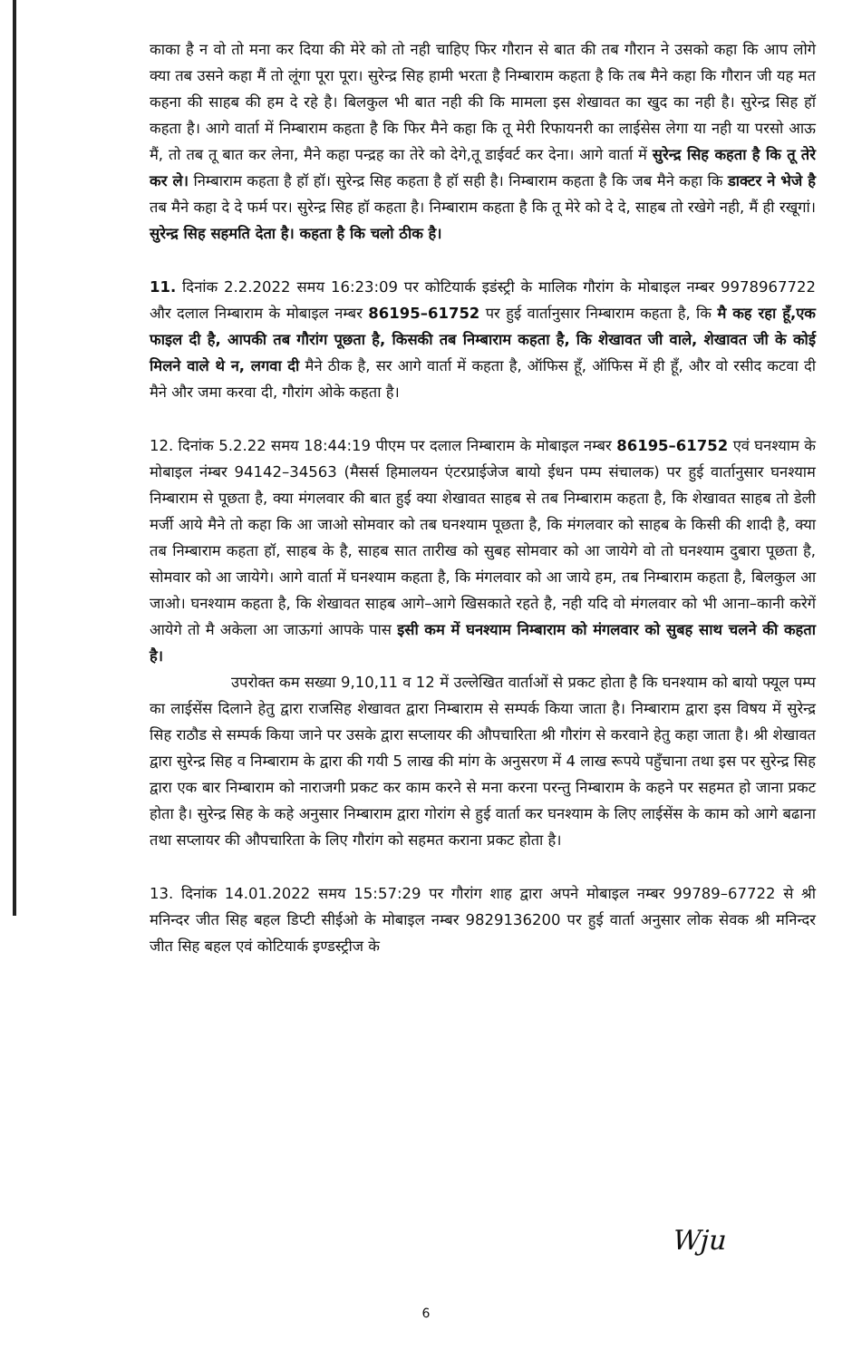काका है न वो तो मना कर दिया की मेरे को तो नही चाहिए फिर गौरान से बात की तब गौरान ने उसको कहा कि आप लोगे क्या तब उसने कहा मैं तो लूंगा पूरा पूरा। सुरेन्द्र सिह हामी भरता है निम्बाराम कहता है कि तब मैने कहा कि गौरान जी यह मत कहना की साहब की हम दे रहे है। बिलकुल भी बात नही की कि मामला इस शेखावत का खुद का नही है। सुरेन्द्र सिह हॉ कहता है। आगे वार्ता में निम्बाराम कहता है कि फिर मैने कहा कि तू मेरी रिफायनरी का लाईसेस लेगा या नही या परसो आऊ मैं, तो तब तू बात कर लेना, मैने कहा पन्द्रह का तेरे को देगे,तू डाईवर्ट कर देना। आगे वार्ता में सुरेन्द्र सिह कहता है कि तू तेरे कर ले। निम्बाराम कहता है हॉ हॉ। सुरेन्द्र सिह कहता है हॉ सही है। निम्बाराम कहता है कि जब मैने कहा कि डाक्टर ने भेजे है तब मैने कहा दे दे फर्म पर। सुरेन्द्र सिह हॉ कहता है। निम्बाराम कहता है कि तू मेरे को दे दे, साहब तो रखेगे नही, मैं ही रखूगां। सुरेन्द्र सिह सहमति देता है। कहता है कि चलो ठीक है।
11. दिनांक 2.2.2022 समय 16:23:09 पर कोटियार्क इडंस्ट्री के मालिक गौरांग के मोबाइल नम्बर 9978967722 और दलाल निम्बाराम के मोबाइल नम्बर 86195–61752 पर हुई वार्तानुसार निम्बाराम कहता है, कि मै कह रहा हूँ,एक फाइल दी है, आपकी तब गौरांग पूछता है, किसकी तब निम्बाराम कहता है, कि शेखावत जी वाले, शेखावत जी के कोई मिलने वाले थे न, लगवा दी मैने ठीक है, सर आगे वार्ता में कहता है, ऑफिस हूँ, ऑफिस में ही हूँ, और वो रसीद कटवा दी मैने और जमा करवा दी, गौरांग ओके कहता है।
12. दिनांक 5.2.22 समय 18:44:19 पीएम पर दलाल निम्बाराम के मोबाइल नम्बर 86195–61752 एवं घनश्याम के मोबाइल नंम्बर 94142–34563 (मैसर्स हिमालयन एंटरप्राईजेज बायो ईधन पम्प संचालक) पर हुई वार्तानुसार घनश्याम निम्बाराम से पूछता है, क्या मंगलवार की बात हुई क्या शेखावत साहब से तब निम्बाराम कहता है, कि शेखावत साहब तो डेली मर्जी आये मैने तो कहा कि आ जाओ सोमवार को तब घनश्याम पूछता है, कि मंगलवार को साहब के किसी की शादी है, क्या तब निम्बाराम कहता हॉ, साहब के है, साहब सात तारीख को सुबह सोमवार को आ जायेगे वो तो घनश्याम दुबारा पूछता है, सोमवार को आ जायेगे। आगे वार्ता में घनश्याम कहता है, कि मंगलवार को आ जाये हम, तब निम्बाराम कहता है, बिलकुल आ जाओ। घनश्याम कहता है, कि शेखावत साहब आगे–आगे खिसकाते रहते है, नही यदि वो मंगलवार को भी आना–कानी करेगें आयेगे तो मै अकेला आ जाऊगां आपके पास इसी कम में घनश्याम निम्बाराम को मंगलवार को सुबह साथ चलने की कहता है।
उपरोक्त कम सख्या 9,10,11 व 12 में उल्लेखित वार्ताओं से प्रकट होता है कि घनश्याम को बायो फ्यूल पम्प का लाईसेंस दिलाने हेतु द्वारा राजसिह शेखावत द्वारा निम्बाराम से सम्पर्क किया जाता है। निम्बाराम द्वारा इस विषय में सुरेन्द्र सिह राठौड से सम्पर्क किया जाने पर उसके द्वारा सप्लायर की औपचारिता श्री गौरांग से करवाने हेतु कहा जाता है। श्री शेखावत द्वारा सुरेन्द्र सिह व निम्बाराम के द्वारा की गयी 5 लाख की मांग के अनुसरण में 4 लाख रूपये पहुँचाना तथा इस पर सुरेन्द्र सिह द्वारा एक बार निम्बाराम को नाराजगी प्रकट कर काम करने से मना करना परन्तु निम्बाराम के कहने पर सहमत हो जाना प्रकट होता है। सुरेन्द्र सिह के कहे अनुसार निम्बाराम द्वारा गोरांग से हुई वार्ता कर घनश्याम के लिए लाईसेंस के काम को आगे बढाना तथा सप्लायर की औपचारिता के लिए गौरांग को सहमत कराना प्रकट होता है।
13. दिनांक 14.01.2022 समय 15:57:29 पर गौरांग शाह द्वारा अपने मोबाइल नम्बर 99789–67722 से श्री मनिन्दर जीत सिह बहल डिप्टी सीईओ के मोबाइल नम्बर 9829136200 पर हुई वार्ता अनुसार लोक सेवक श्री मनिन्दर जीत सिह बहल एवं कोटियार्क इण्डस्ट्रीज के
Wju
6